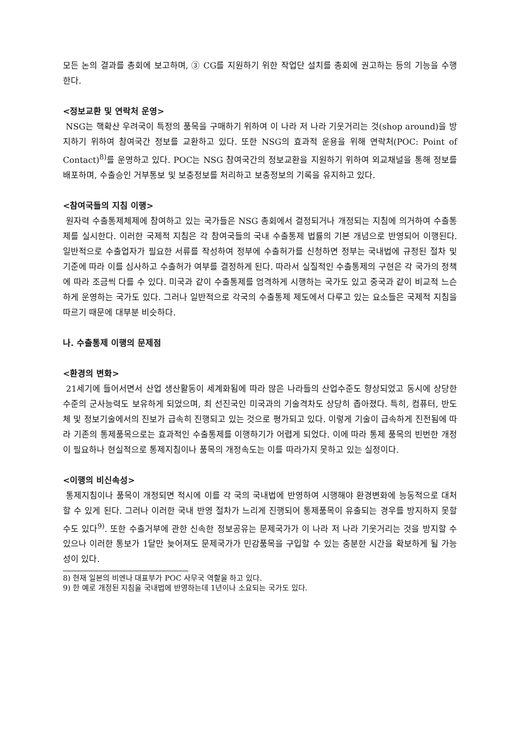모든 논의 결과를 총회에 보고하며, ③ CG를 지원하기 위한 작업단 설치를 총회에 권고하는 등의 기능을 수행한다.
<정보교환 및 연락처 운영>
NSG는 핵확산 우려국이 특정의 품목을 구매하기 위하여 이 나라 저 나라 기웃거리는 것(shop around)을 방지하기 위하여 참여국간 정보를 교환하고 있다. 또한 NSG의 효과적 운용을 위해 연락처(POC: Point of Contact)<sup>8)</sup>를 운영하고 있다. POC는 NSG 참여국간의 정보교환을 지원하기 위하여 외교채널을 통해 정보를 배포하며, 수출승인 거부통보 및 보충정보를 처리하고 보충정보의 기록을 유지하고 있다.
<참여국들의 지침 이행>
원자력 수출통제체제에 참여하고 있는 국가들은 NSG 총회에서 결정되거나 개정되는 지침에 의거하여 수출통제를 실시한다. 이러한 국제적 지침은 각 참여국들의 국내 수출통제 법률의 기본 개념으로 반영되어 이행된다. 일반적으로 수출업자가 필요한 서류를 작성하여 정부에 수출허가를 신청하면 정부는 국내법에 규정된 절차 및 기준에 따라 이를 심사하고 수출허가 여부를 결정하게 된다. 따라서 실질적인 수출통제의 구현은 각 국가의 정책에 따라 조금씩 다를 수 있다. 미국과 같이 수출통제를 엄격하게 시행하는 국가도 있고 중국과 같이 비교적 느슨하게 운영하는 국가도 있다. 그러나 일반적으로 각국의 수출통제 제도에서 다루고 있는 요소들은 국제적 지침을 따르기 때문에 대부분 비슷하다.
나. 수출통제 이행의 문제점
<환경의 변화>
21세기에 들어서면서 산업 생산활동이 세계화됨에 따라 많은 나라들의 산업수준도 향상되었고 동시에 상당한 수준의 군사능력도 보유하게 되었으며, 최 선진국인 미국과의 기술격차도 상당히 좁아졌다. 특히, 컴퓨터, 반도체 및 정보기술에서의 진보가 급속히 진행되고 있는 것으로 평가되고 있다. 이렇게 기술이 급속하게 진전됨에 따라 기존의 통제품목으로는 효과적인 수출통제를 이행하기가 어렵게 되었다. 이에 따라 통제 품목의 빈번한 개정이 필요하나 현실적으로 통제지침이나 품목의 개정속도는 이를 따라가지 못하고 있는 실정이다.
<이행의 비신속성>
통제지침이나 품목이 개정되면 적시에 이를 각 국의 국내법에 반영하여 시행해야 환경변화에 능동적으로 대처할 수 있게 된다. 그러나 이러한 국내 반영 절차가 느리게 진행되어 통제품목이 유출되는 경우를 방지하지 못할 수도 있다<sup>9)</sup>. 또한 수출거부에 관한 신속한 정보공유는 문제국가가 이 나라 저 나라 기웃거리는 것을 방지할 수 있으나 이러한 통보가 1달만 늦어져도 문제국가가 민감품목을 구입할 수 있는 충분한 시간을 확보하게 될 가능성이 있다.
8) 현재 일본의 비엔나 대표부가 POC 사무국 역할을 하고 있다.
9) 한 예로 개정된 지침을 국내법에 반영하는데 1년이나 소요되는 국가도 있다.